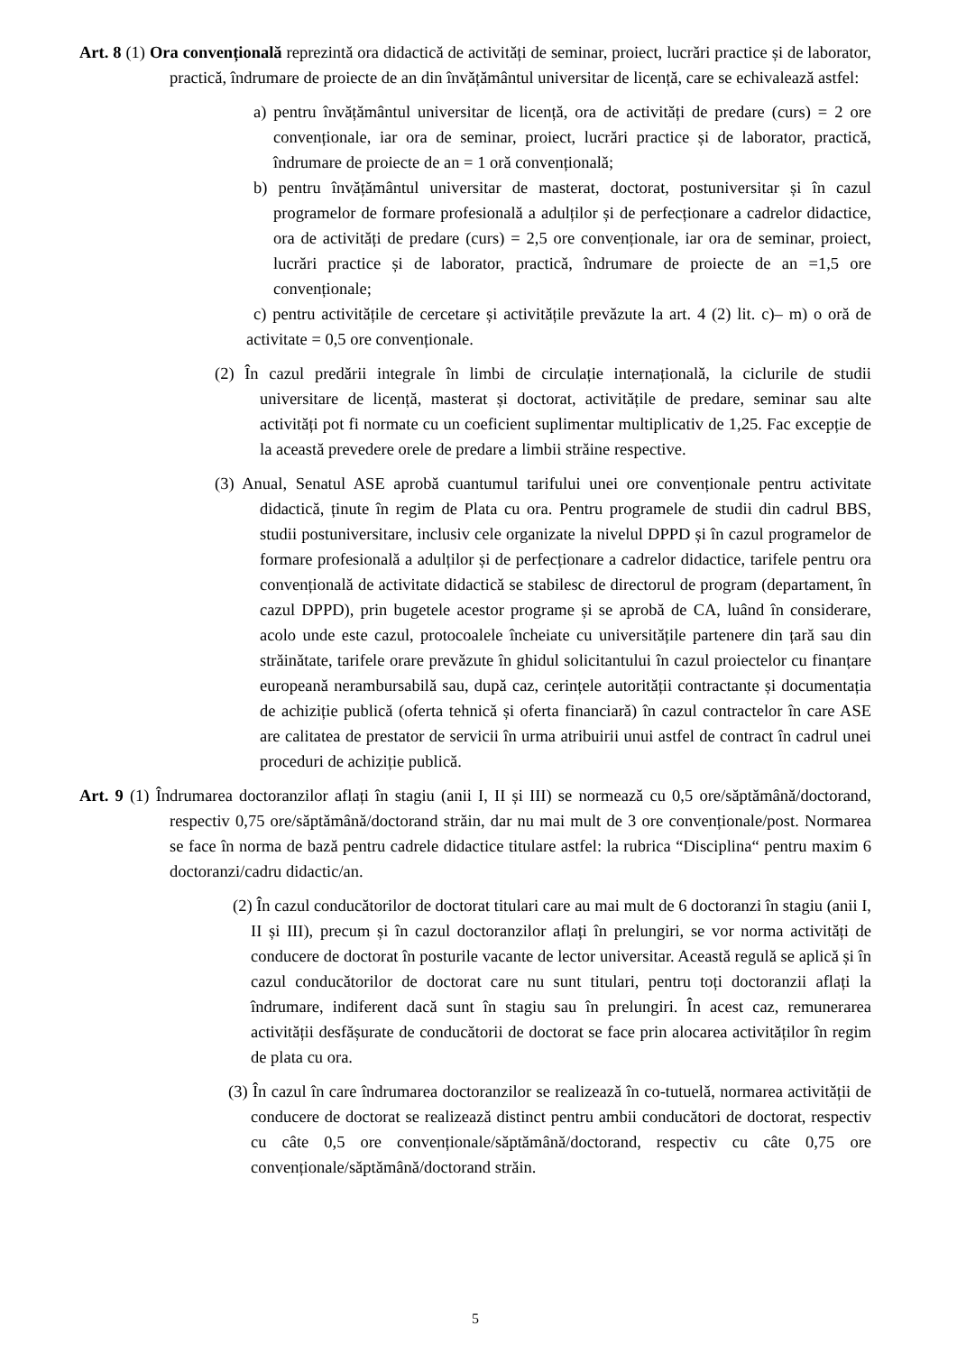Art. 8 (1) Ora convențională reprezintă ora didactică de activități de seminar, proiect, lucrări practice și de laborator, practică, îndrumare de proiecte de an din învățământul universitar de licență, care se echivalează astfel:
a) pentru învățământul universitar de licență, ora de activități de predare (curs) = 2 ore convenționale, iar ora de seminar, proiect, lucrări practice și de laborator, practică, îndrumare de proiecte de an = 1 oră convențională;
b) pentru învățământul universitar de masterat, doctorat, postuniversitar și în cazul programelor de formare profesională a adulților și de perfecționare a cadrelor didactice, ora de activități de predare (curs) = 2,5 ore convenționale, iar ora de seminar, proiect, lucrări practice și de laborator, practică, îndrumare de proiecte de an =1,5 ore convenționale;
c) pentru activitățile de cercetare și activitățile prevăzute la art. 4 (2) lit. c)– m) o oră de activitate = 0,5 ore convenționale.
(2) În cazul predării integrale în limbi de circulație internațională, la ciclurile de studii universitare de licență, masterat și doctorat, activitățile de predare, seminar sau alte activități pot fi normate cu un coeficient suplimentar multiplicativ de 1,25. Fac excepție de la această prevedere orele de predare a limbii străine respective.
(3) Anual, Senatul ASE aprobă cuantumul tarifului unei ore convenționale pentru activitate didactică, ținute în regim de Plata cu ora. Pentru programele de studii din cadrul BBS, studii postuniversitare, inclusiv cele organizate la nivelul DPPD și în cazul programelor de formare profesională a adulților și de perfecționare a cadrelor didactice, tarifele pentru ora convențională de activitate didactică se stabilesc de directorul de program (departament, în cazul DPPD), prin bugetele acestor programe și se aprobă de CA, luând în considerare, acolo unde este cazul, protocoalele încheiate cu universitățile partenere din țară sau din străinătate, tarifele orare prevăzute în ghidul solicitantului în cazul proiectelor cu finanțare europeană nerambursabilă sau, după caz, cerințele autorității contractante și documentația de achiziție publică (oferta tehnică și oferta financiară) în cazul contractelor în care ASE are calitatea de prestator de servicii în urma atribuirii unui astfel de contract în cadrul unei proceduri de achiziție publică.
Art. 9 (1) Îndrumarea doctoranzilor aflați în stagiu (anii I, II și III) se normează cu 0,5 ore/săptămână/doctorand, respectiv 0,75 ore/săptămână/doctorand străin, dar nu mai mult de 3 ore convenționale/post. Normarea se face în norma de bază pentru cadrele didactice titulare astfel: la rubrica “Disciplina“ pentru maxim 6 doctoranzi/cadru didactic/an.
(2) În cazul conducătorilor de doctorat titulari care au mai mult de 6 doctoranzi în stagiu (anii I, II și III), precum și în cazul doctoranzilor aflați în prelungiri, se vor norma activități de conducere de doctorat în posturile vacante de lector universitar. Această regulă se aplică și în cazul conducătorilor de doctorat care nu sunt titulari, pentru toți doctoranzii aflați la îndrumare, indiferent dacă sunt în stagiu sau în prelungiri. În acest caz, remunerarea activității desfășurate de conducătorii de doctorat se face prin alocarea activităților în regim de plata cu ora.
(3) În cazul în care îndrumarea doctoranzilor se realizează în co-tutuelă, normarea activității de conducere de doctorat se realizează distinct pentru ambii conducători de doctorat, respectiv cu câte 0,5 ore convenționale/săptămână/doctorand, respectiv cu câte 0,75 ore convenționale/săptămână/doctorand străin.
5